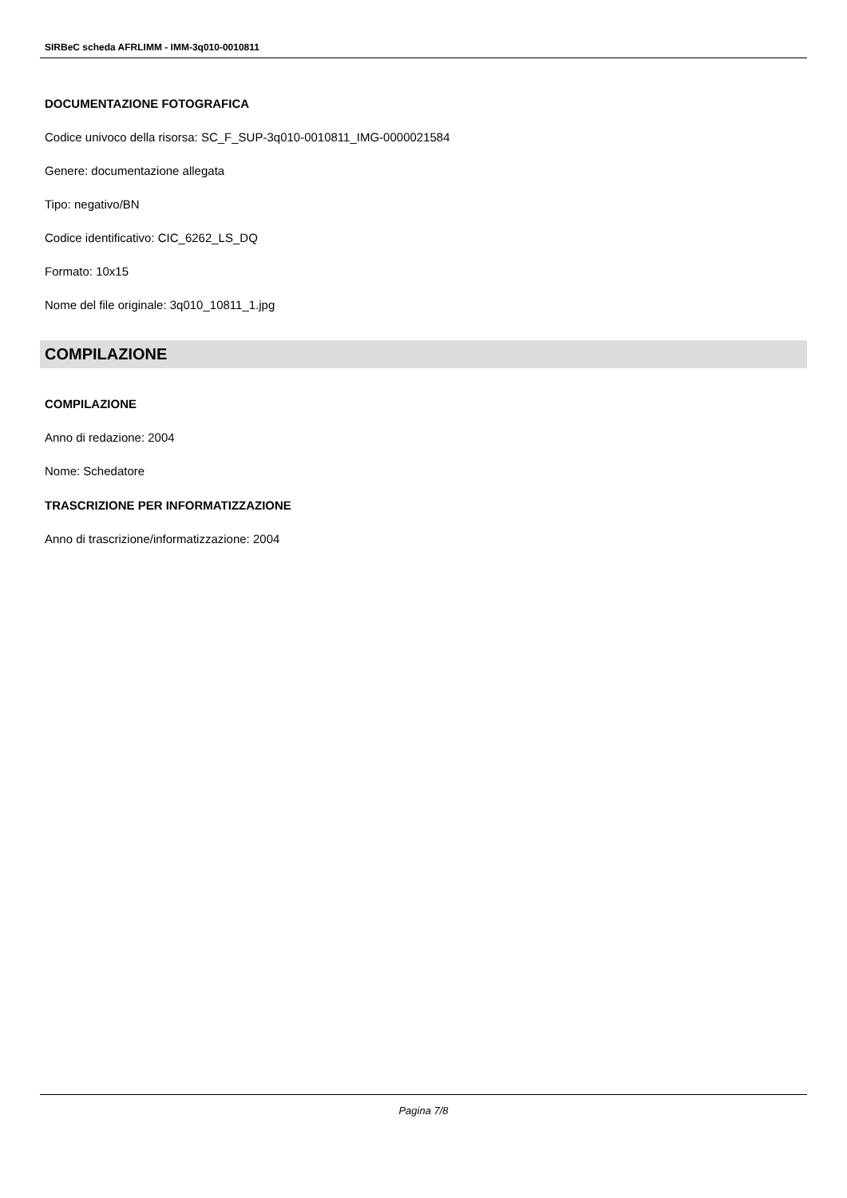SIRBeC scheda AFRLIMM - IMM-3q010-0010811
DOCUMENTAZIONE FOTOGRAFICA
Codice univoco della risorsa: SC_F_SUP-3q010-0010811_IMG-0000021584
Genere: documentazione allegata
Tipo: negativo/BN
Codice identificativo: CIC_6262_LS_DQ
Formato: 10x15
Nome del file originale: 3q010_10811_1.jpg
COMPILAZIONE
COMPILAZIONE
Anno di redazione: 2004
Nome: Schedatore
TRASCRIZIONE PER INFORMATIZZAZIONE
Anno di trascrizione/informatizzazione: 2004
Pagina 7/8